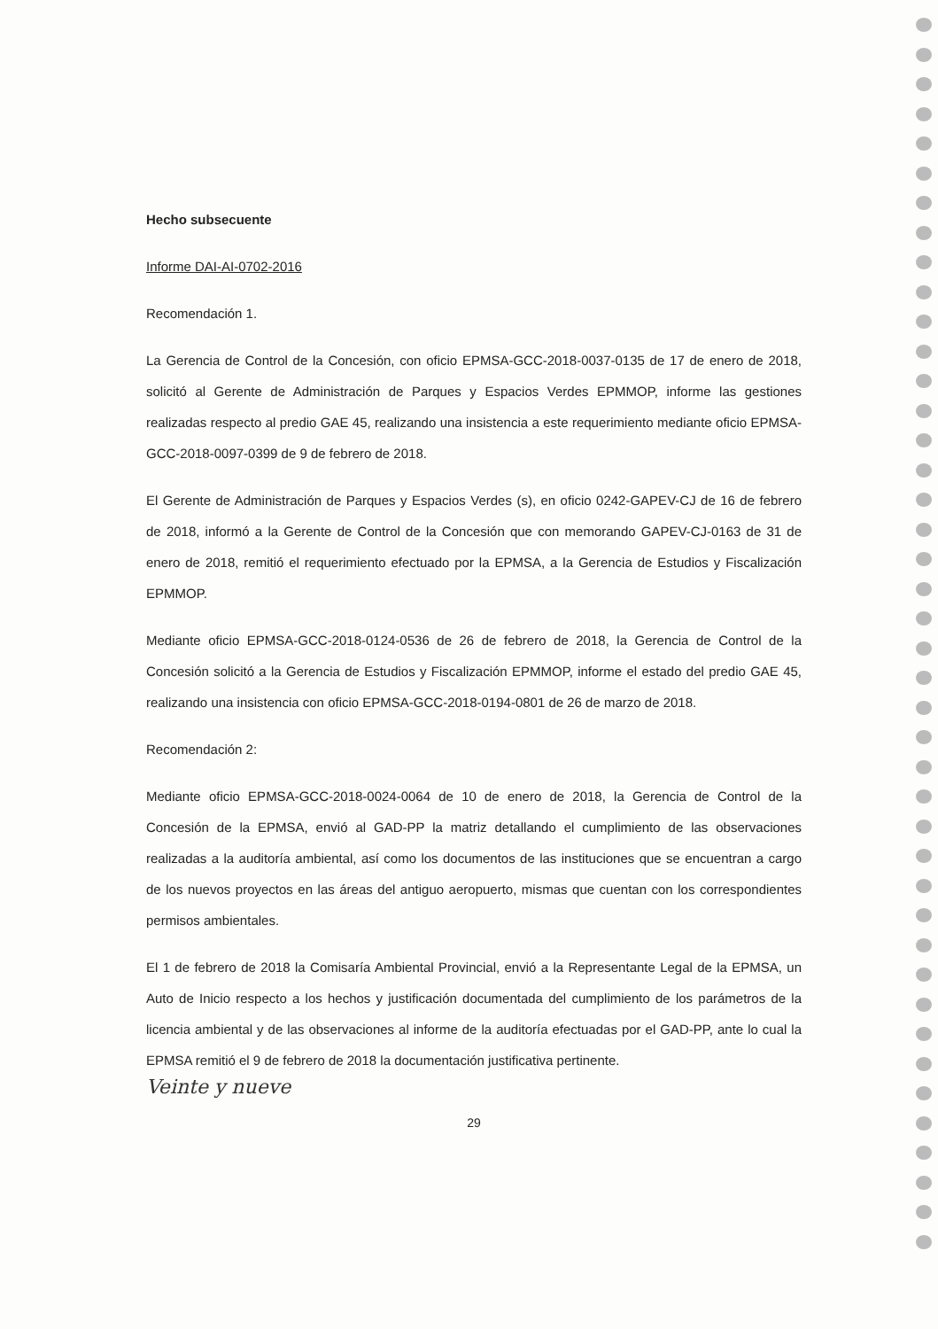Hecho subsecuente
Informe DAI-AI-0702-2016
Recomendación 1.
La Gerencia de Control de la Concesión, con oficio EPMSA-GCC-2018-0037-0135 de 17 de enero de 2018, solicitó al Gerente de Administración de Parques y Espacios Verdes EPMMOP, informe las gestiones realizadas respecto al predio GAE 45, realizando una insistencia a este requerimiento mediante oficio EPMSA-GCC-2018-0097-0399 de 9 de febrero de 2018.
El Gerente de Administración de Parques y Espacios Verdes (s), en oficio 0242-GAPEV-CJ de 16 de febrero de 2018, informó a la Gerente de Control de la Concesión que con memorando GAPEV-CJ-0163 de 31 de enero de 2018, remitió el requerimiento efectuado por la EPMSA, a la Gerencia de Estudios y Fiscalización EPMMOP.
Mediante oficio EPMSA-GCC-2018-0124-0536 de 26 de febrero de 2018, la Gerencia de Control de la Concesión solicitó a la Gerencia de Estudios y Fiscalización EPMMOP, informe el estado del predio GAE 45, realizando una insistencia con oficio EPMSA-GCC-2018-0194-0801 de 26 de marzo de 2018.
Recomendación 2:
Mediante oficio EPMSA-GCC-2018-0024-0064 de 10 de enero de 2018, la Gerencia de Control de la Concesión de la EPMSA, envió al GAD-PP la matriz detallando el cumplimiento de las observaciones realizadas a la auditoría ambiental, así como los documentos de las instituciones que se encuentran a cargo de los nuevos proyectos en las áreas del antiguo aeropuerto, mismas que cuentan con los correspondientes permisos ambientales.
El 1 de febrero de 2018 la Comisaría Ambiental Provincial, envió a la Representante Legal de la EPMSA, un Auto de Inicio respecto a los hechos y justificación documentada del cumplimiento de los parámetros de la licencia ambiental y de las observaciones al informe de la auditoría efectuadas por el GAD-PP, ante lo cual la EPMSA remitió el 9 de febrero de 2018 la documentación justificativa pertinente.
Veinte y nueve
29